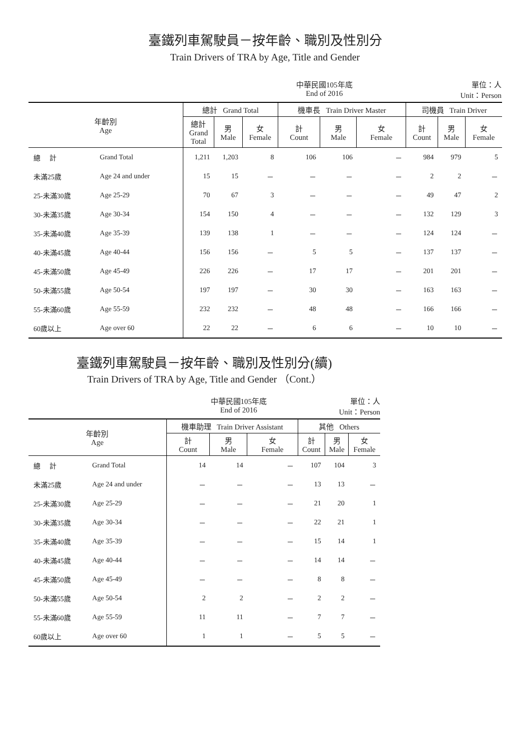臺鐵列車駕駛員－按年齡、職別及性別分
Train Drivers of TRA by Age, Title and Gender
中華民國105年底
End of 2016 單位：人
Unit：Person
| 年齡別 Age | | 總計 Grand Total | | | 機車長 Train Driver Master | | | 司機員 Train Driver | | |
| --- | --- | --- | --- | --- | --- | --- | --- | --- | --- | --- |
| | | 總計 Grand Total | 男 Male | 女 Female | 計 Count | 男 Male | 女 Female | 計 Count | 男 Male | 女 Female |
| 總 計 | Grand Total | 1,211 | 1,203 | 8 | 106 | 106 | － | 984 | 979 | 5 |
| 未滿25歲 | Age 24 and under | 15 | 15 | － | － | － | － | 2 | 2 | － |
| 25-未滿30歲 | Age 25-29 | 70 | 67 | 3 | － | － | － | 49 | 47 | 2 |
| 30-未滿35歲 | Age 30-34 | 154 | 150 | 4 | － | － | － | 132 | 129 | 3 |
| 35-未滿40歲 | Age 35-39 | 139 | 138 | 1 | － | － | － | 124 | 124 | － |
| 40-未滿45歲 | Age 40-44 | 156 | 156 | － | 5 | 5 | － | 137 | 137 | － |
| 45-未滿50歲 | Age 45-49 | 226 | 226 | － | 17 | 17 | － | 201 | 201 | － |
| 50-未滿55歲 | Age 50-54 | 197 | 197 | － | 30 | 30 | － | 163 | 163 | － |
| 55-未滿60歲 | Age 55-59 | 232 | 232 | － | 48 | 48 | － | 166 | 166 | － |
| 60歲以上 | Age over 60 | 22 | 22 | － | 6 | 6 | － | 10 | 10 | － |
臺鐵列車駕駛員－按年齡、職別及性別分(續)
Train Drivers of TRA by Age, Title and Gender （Cont.）
中華民國105年底
End of 2016 單位：人
Unit：Person
| 年齡別 Age | | 機車助理 Train Driver Assistant | | | 其他 Others | | |
| --- | --- | --- | --- | --- | --- | --- | --- |
| | | 計 Count | 男 Male | 女 Female | 計 Count | 男 Male | 女 Female |
| 總 計 | Grand Total | 14 | 14 | － | 107 | 104 | 3 |
| 未滿25歲 | Age 24 and under | － | － | － | 13 | 13 | － |
| 25-未滿30歲 | Age 25-29 | － | － | － | 21 | 20 | 1 |
| 30-未滿35歲 | Age 30-34 | － | － | － | 22 | 21 | 1 |
| 35-未滿40歲 | Age 35-39 | － | － | － | 15 | 14 | 1 |
| 40-未滿45歲 | Age 40-44 | － | － | － | 14 | 14 | － |
| 45-未滿50歲 | Age 45-49 | － | － | － | 8 | 8 | － |
| 50-未滿55歲 | Age 50-54 | 2 | 2 | － | 2 | 2 | － |
| 55-未滿60歲 | Age 55-59 | 11 | 11 | － | 7 | 7 | － |
| 60歲以上 | Age over 60 | 1 | 1 | － | 5 | 5 | － |